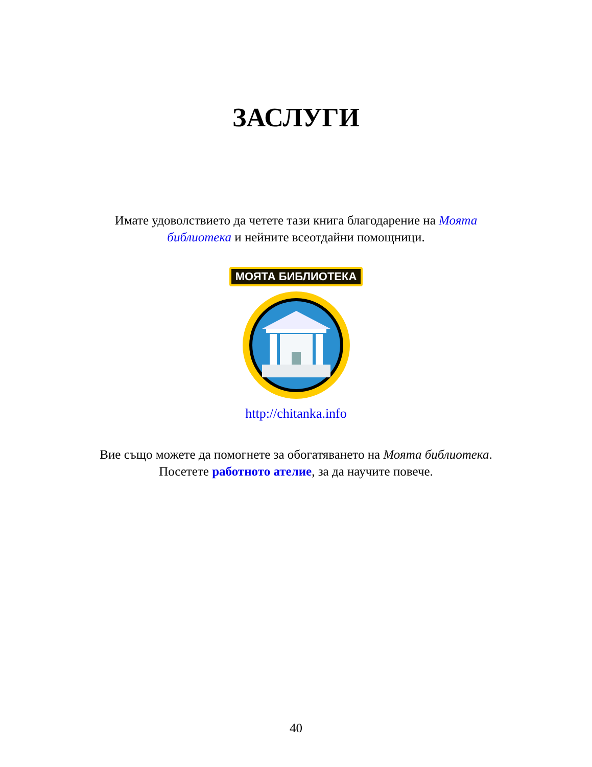ЗАСЛУГИ
Имате удоволствието да четете тази книга благодарение на Моята библиотека и нейните всеотдайни помощници.
МОЯТА БИБЛИОТЕКА
http://chitanka.info
Вие също можете да помогнете за обогатяването на Моята библиотека. Посетете работното ателие, за да научите повече.
40